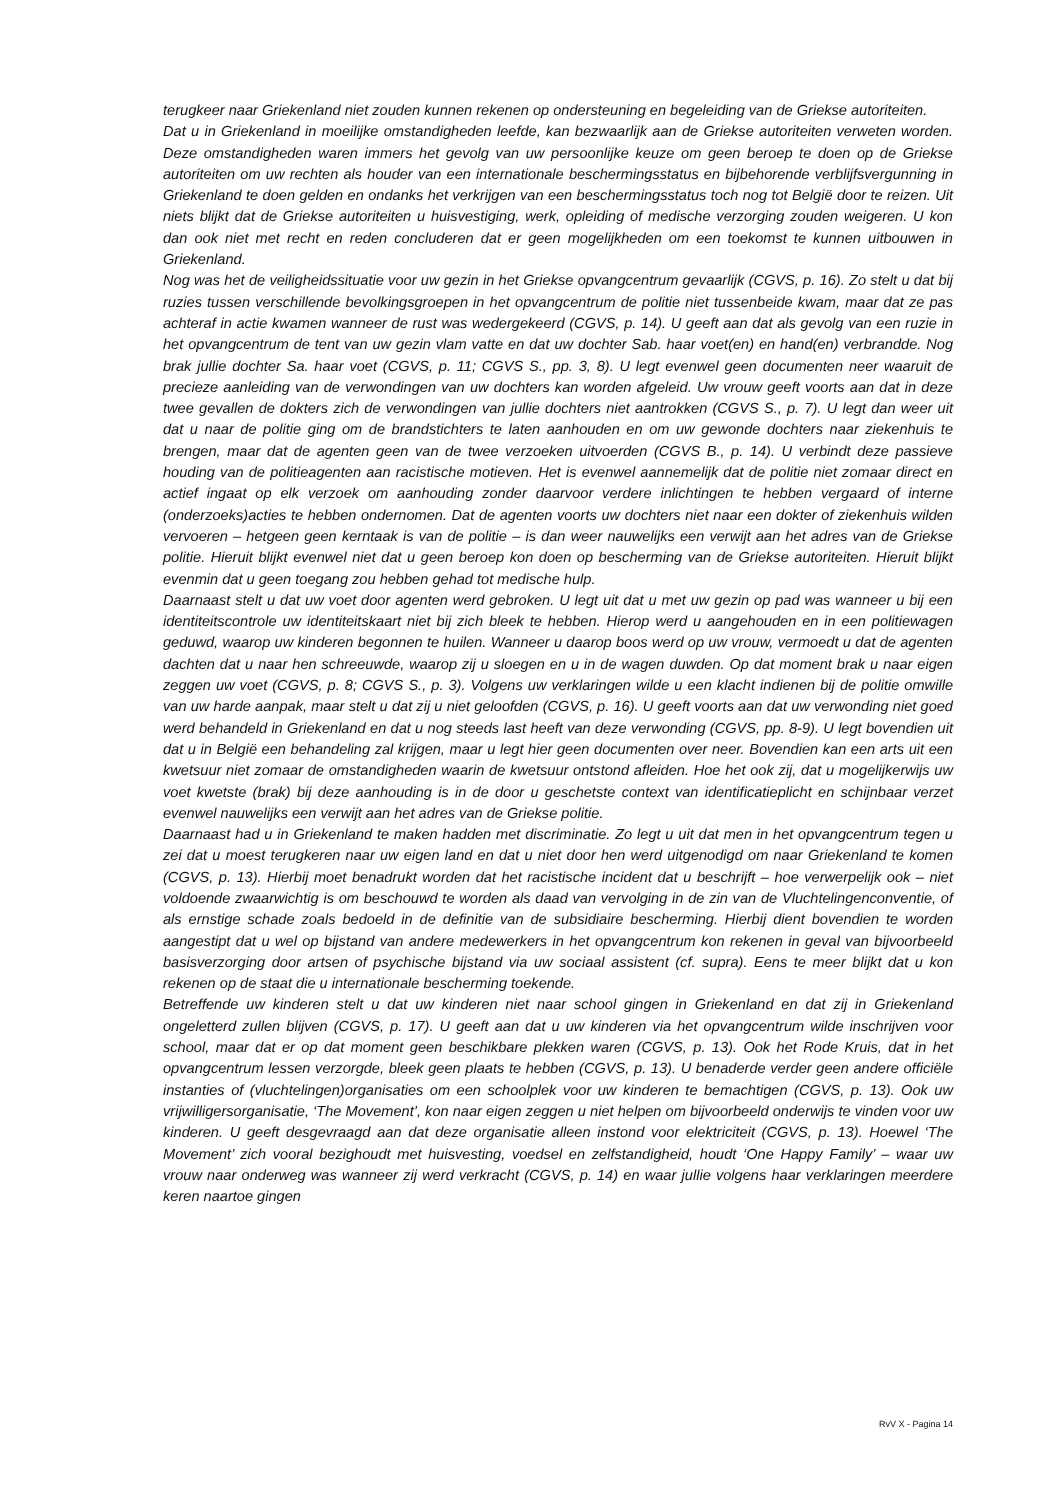terugkeer naar Griekenland niet zouden kunnen rekenen op ondersteuning en begeleiding van de Griekse autoriteiten.
Dat u in Griekenland in moeilijke omstandigheden leefde, kan bezwaarlijk aan de Griekse autoriteiten verweten worden. Deze omstandigheden waren immers het gevolg van uw persoonlijke keuze om geen beroep te doen op de Griekse autoriteiten om uw rechten als houder van een internationale beschermingsstatus en bijbehorende verblijfsvergunning in Griekenland te doen gelden en ondanks het verkrijgen van een beschermingsstatus toch nog tot België door te reizen. Uit niets blijkt dat de Griekse autoriteiten u huisvestiging, werk, opleiding of medische verzorging zouden weigeren. U kon dan ook niet met recht en reden concluderen dat er geen mogelijkheden om een toekomst te kunnen uitbouwen in Griekenland.
Nog was het de veiligheidssituatie voor uw gezin in het Griekse opvangcentrum gevaarlijk (CGVS, p. 16). Zo stelt u dat bij ruzies tussen verschillende bevolkingsgroepen in het opvangcentrum de politie niet tussenbeide kwam, maar dat ze pas achteraf in actie kwamen wanneer de rust was wedergekeerd (CGVS, p. 14). U geeft aan dat als gevolg van een ruzie in het opvangcentrum de tent van uw gezin vlam vatte en dat uw dochter Sab. haar voet(en) en hand(en) verbrandde. Nog brak jullie dochter Sa. haar voet (CGVS, p. 11; CGVS S., pp. 3, 8). U legt evenwel geen documenten neer waaruit de precieze aanleiding van de verwondingen van uw dochters kan worden afgeleid. Uw vrouw geeft voorts aan dat in deze twee gevallen de dokters zich de verwondingen van jullie dochters niet aantrokken (CGVS S., p. 7). U legt dan weer uit dat u naar de politie ging om de brandstichters te laten aanhouden en om uw gewonde dochters naar ziekenhuis te brengen, maar dat de agenten geen van de twee verzoeken uitvoerden (CGVS B., p. 14). U verbindt deze passieve houding van de politieagenten aan racistische motieven. Het is evenwel aannemelijk dat de politie niet zomaar direct en actief ingaat op elk verzoek om aanhouding zonder daarvoor verdere inlichtingen te hebben vergaard of interne (onderzoeks)acties te hebben ondernomen. Dat de agenten voorts uw dochters niet naar een dokter of ziekenhuis wilden vervoeren – hetgeen geen kerntaak is van de politie – is dan weer nauwelijks een verwijt aan het adres van de Griekse politie. Hieruit blijkt evenwel niet dat u geen beroep kon doen op bescherming van de Griekse autoriteiten. Hieruit blijkt evenmin dat u geen toegang zou hebben gehad tot medische hulp.
Daarnaast stelt u dat uw voet door agenten werd gebroken. U legt uit dat u met uw gezin op pad was wanneer u bij een identiteitscontrole uw identiteitskaart niet bij zich bleek te hebben. Hierop werd u aangehouden en in een politiewagen geduwd, waarop uw kinderen begonnen te huilen. Wanneer u daarop boos werd op uw vrouw, vermoedt u dat de agenten dachten dat u naar hen schreeuwde, waarop zij u sloegen en u in de wagen duwden. Op dat moment brak u naar eigen zeggen uw voet (CGVS, p. 8; CGVS S., p. 3). Volgens uw verklaringen wilde u een klacht indienen bij de politie omwille van uw harde aanpak, maar stelt u dat zij u niet geloofden (CGVS, p. 16). U geeft voorts aan dat uw verwonding niet goed werd behandeld in Griekenland en dat u nog steeds last heeft van deze verwonding (CGVS, pp. 8-9). U legt bovendien uit dat u in België een behandeling zal krijgen, maar u legt hier geen documenten over neer. Bovendien kan een arts uit een kwetsuur niet zomaar de omstandigheden waarin de kwetsuur ontstond afleiden. Hoe het ook zij, dat u mogelijkerwijs uw voet kwetste (brak) bij deze aanhouding is in de door u geschetste context van identificatieplicht en schijnbaar verzet evenwel nauwelijks een verwijt aan het adres van de Griekse politie.
Daarnaast had u in Griekenland te maken hadden met discriminatie. Zo legt u uit dat men in het opvangcentrum tegen u zei dat u moest terugkeren naar uw eigen land en dat u niet door hen werd uitgenodigd om naar Griekenland te komen (CGVS, p. 13). Hierbij moet benadrukt worden dat het racistische incident dat u beschrijft – hoe verwerpelijk ook – niet voldoende zwaarwichtig is om beschouwd te worden als daad van vervolging in de zin van de Vluchtelingenconventie, of als ernstige schade zoals bedoeld in de definitie van de subsidiaire bescherming. Hierbij dient bovendien te worden aangestipt dat u wel op bijstand van andere medewerkers in het opvangcentrum kon rekenen in geval van bijvoorbeeld basisverzorging door artsen of psychische bijstand via uw sociaal assistent (cf. supra). Eens te meer blijkt dat u kon rekenen op de staat die u internationale bescherming toekende.
Betreffende uw kinderen stelt u dat uw kinderen niet naar school gingen in Griekenland en dat zij in Griekenland ongeletterd zullen blijven (CGVS, p. 17). U geeft aan dat u uw kinderen via het opvangcentrum wilde inschrijven voor school, maar dat er op dat moment geen beschikbare plekken waren (CGVS, p. 13). Ook het Rode Kruis, dat in het opvangcentrum lessen verzorgde, bleek geen plaats te hebben (CGVS, p. 13). U benaderde verder geen andere officiële instanties of (vluchtelingen)organisaties om een schoolplek voor uw kinderen te bemachtigen (CGVS, p. 13). Ook uw vrijwilligersorganisatie, ‘The Movement’, kon naar eigen zeggen u niet helpen om bijvoorbeeld onderwijs te vinden voor uw kinderen. U geeft desgevraagd aan dat deze organisatie alleen instond voor elektriciteit (CGVS, p. 13). Hoewel ‘The Movement’ zich vooral bezighoudt met huisvesting, voedsel en zelfstandigheid, houdt ‘One Happy Family’ – waar uw vrouw naar onderweg was wanneer zij werd verkracht (CGVS, p. 14) en waar jullie volgens haar verklaringen meerdere keren naartoe gingen
RvV X - Pagina 14